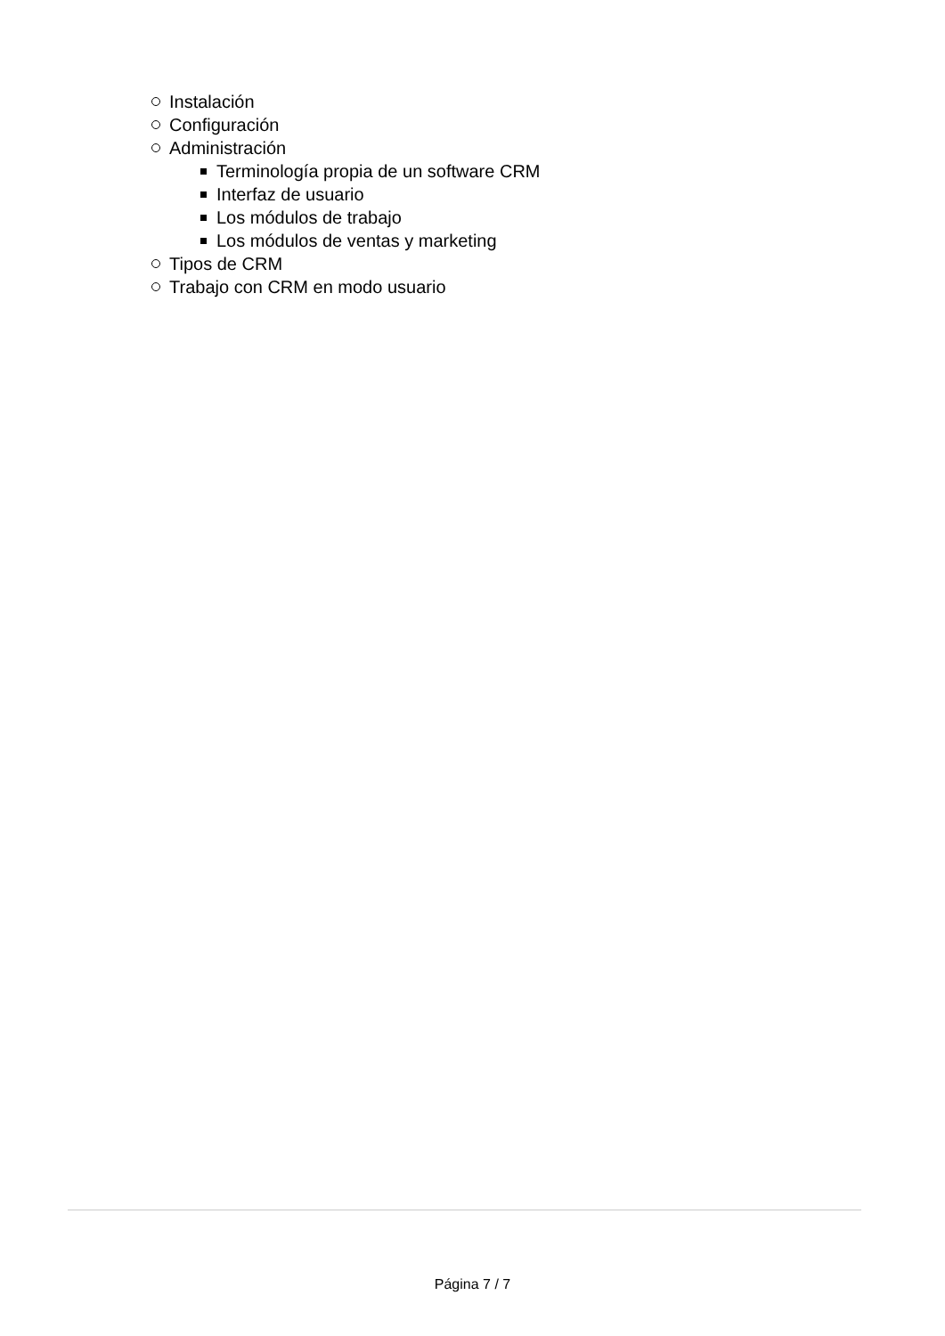Instalación
Configuración
Administración
Terminología propia de un software CRM
Interfaz de usuario
Los módulos de trabajo
Los módulos de ventas y marketing
Tipos de CRM
Trabajo con CRM en modo usuario
Página 7 / 7